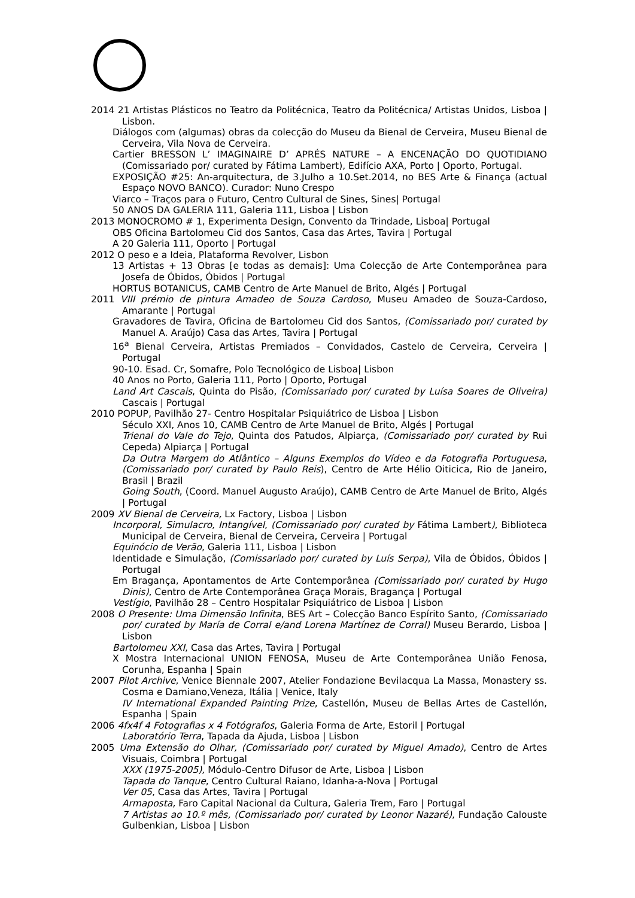2014 21 Artistas Plásticos no Teatro da Politécnica, Teatro da Politécnica/ Artistas Unidos, Lisboa | Lisbon.
Diálogos com (algumas) obras da colecção do Museu da Bienal de Cerveira, Museu Bienal de Cerveira, Vila Nova de Cerveira.
Cartier BRESSON L’ IMAGINAIRE D’ APRÉS NATURE – A ENCENAÇÃO DO QUOTIDIANO (Comissariado por/ curated by Fátima Lambert), Edifício AXA, Porto | Oporto, Portugal.
EXPOSIÇÃO #25: An-arquitectura, de 3.Julho a 10.Set.2014, no BES Arte & Finança (actual Espaço NOVO BANCO). Curador: Nuno Crespo
Viarco – Traços para o Futuro, Centro Cultural de Sines, Sines| Portugal
50 ANOS DA GALERIA 111, Galeria 111, Lisboa | Lisbon
2013 MONOCROMO # 1, Experimenta Design, Convento da Trindade, Lisboa| Portugal
OBS Oficina Bartolomeu Cid dos Santos, Casa das Artes, Tavira | Portugal
A 20 Galeria 111, Oporto | Portugal
2012 O peso e a Ideia, Plataforma Revolver, Lisbon
13 Artistas + 13 Obras [e todas as demais]: Uma Colecção de Arte Contemporânea para Josefa de Óbidos, Óbidos | Portugal
HORTUS BOTANICUS, CAMB Centro de Arte Manuel de Brito, Algés | Portugal
2011 VIII prémio de pintura Amadeo de Souza Cardoso, Museu Amadeo de Souza-Cardoso, Amarante | Portugal
Gravadores de Tavira, Oficina de Bartolomeu Cid dos Santos, (Comissariado por/ curated by Manuel A. Araújo) Casa das Artes, Tavira | Portugal
16<sup>a</sup> Bienal Cerveira, Artistas Premiados – Convidados, Castelo de Cerveira, Cerveira | Portugal
90-10. Esad. Cr, Somafre, Polo Tecnológico de Lisboa| Lisbon
40 Anos no Porto, Galeria 111, Porto | Oporto, Portugal
Land Art Cascais, Quinta do Pisão, (Comissariado por/ curated by Luísa Soares de Oliveira) Cascais | Portugal
2010 POPUP, Pavilhão 27- Centro Hospitalar Psiquiátrico de Lisboa | Lisbon
Século XXI, Anos 10, CAMB Centro de Arte Manuel de Brito, Algés | Portugal
Trienal do Vale do Tejo, Quinta dos Patudos, Alpiarça, (Comissariado por/ curated by Rui Cepeda) Alpiarça | Portugal
Da Outra Margem do Atlântico – Alguns Exemplos do Vídeo e da Fotografia Portuguesa, (Comissariado por/ curated by Paulo Reis), Centro de Arte Hélio Oiticica, Rio de Janeiro, Brasil | Brazil
Going South, (Coord. Manuel Augusto Araújo), CAMB Centro de Arte Manuel de Brito, Algés | Portugal
2009 XV Bienal de Cerveira, Lx Factory, Lisboa | Lisbon
Incorporal, Simulacro, Intangível, (Comissariado por/ curated by Fátima Lambert), Biblioteca Municipal de Cerveira, Bienal de Cerveira, Cerveira | Portugal
Equinócio de Verão, Galeria 111, Lisboa | Lisbon
Identidade e Simulação, (Comissariado por/ curated by Luís Serpa), Vila de Óbidos, Óbidos | Portugal
Em Bragança, Apontamentos de Arte Contemporânea (Comissariado por/ curated by Hugo Dinis), Centro de Arte Contemporânea Graça Morais, Bragança | Portugal
Vestígio, Pavilhão 28 – Centro Hospitalar Psiquiátrico de Lisboa | Lisbon
2008 O Presente: Uma Dimensão Infinita, BES Art – Colecção Banco Espírito Santo, (Comissariado por/ curated by María de Corral e/and Lorena Martínez de Corral) Museu Berardo, Lisboa | Lisbon
Bartolomeu XXI, Casa das Artes, Tavira | Portugal
X Mostra Internacional UNION FENOSA, Museu de Arte Contemporânea União Fenosa, Corunha, Espanha | Spain
2007 Pilot Archive, Venice Biennale 2007, Atelier Fondazione Bevilacqua La Massa, Monastery ss. Cosma e Damiano,Veneza, Itália | Venice, Italy
IV International Expanded Painting Prize, Castellón, Museu de Bellas Artes de Castellón, Espanha | Spain
2006 4fx4f 4 Fotografias x 4 Fotógrafos, Galeria Forma de Arte, Estoril | Portugal
Laboratório Terra, Tapada da Ajuda, Lisboa | Lisbon
2005 Uma Extensão do Olhar, (Comissariado por/ curated by Miguel Amado), Centro de Artes Visuais, Coimbra | Portugal
XXX (1975-2005), Módulo-Centro Difusor de Arte, Lisboa | Lisbon
Tapada do Tanque, Centro Cultural Raiano, Idanha-a-Nova | Portugal
Ver 05, Casa das Artes, Tavira | Portugal
Armaposta, Faro Capital Nacional da Cultura, Galeria Trem, Faro | Portugal
7 Artistas ao 10.º mês, (Comissariado por/ curated by Leonor Nazaré), Fundação Calouste Gulbenkian, Lisboa | Lisbon